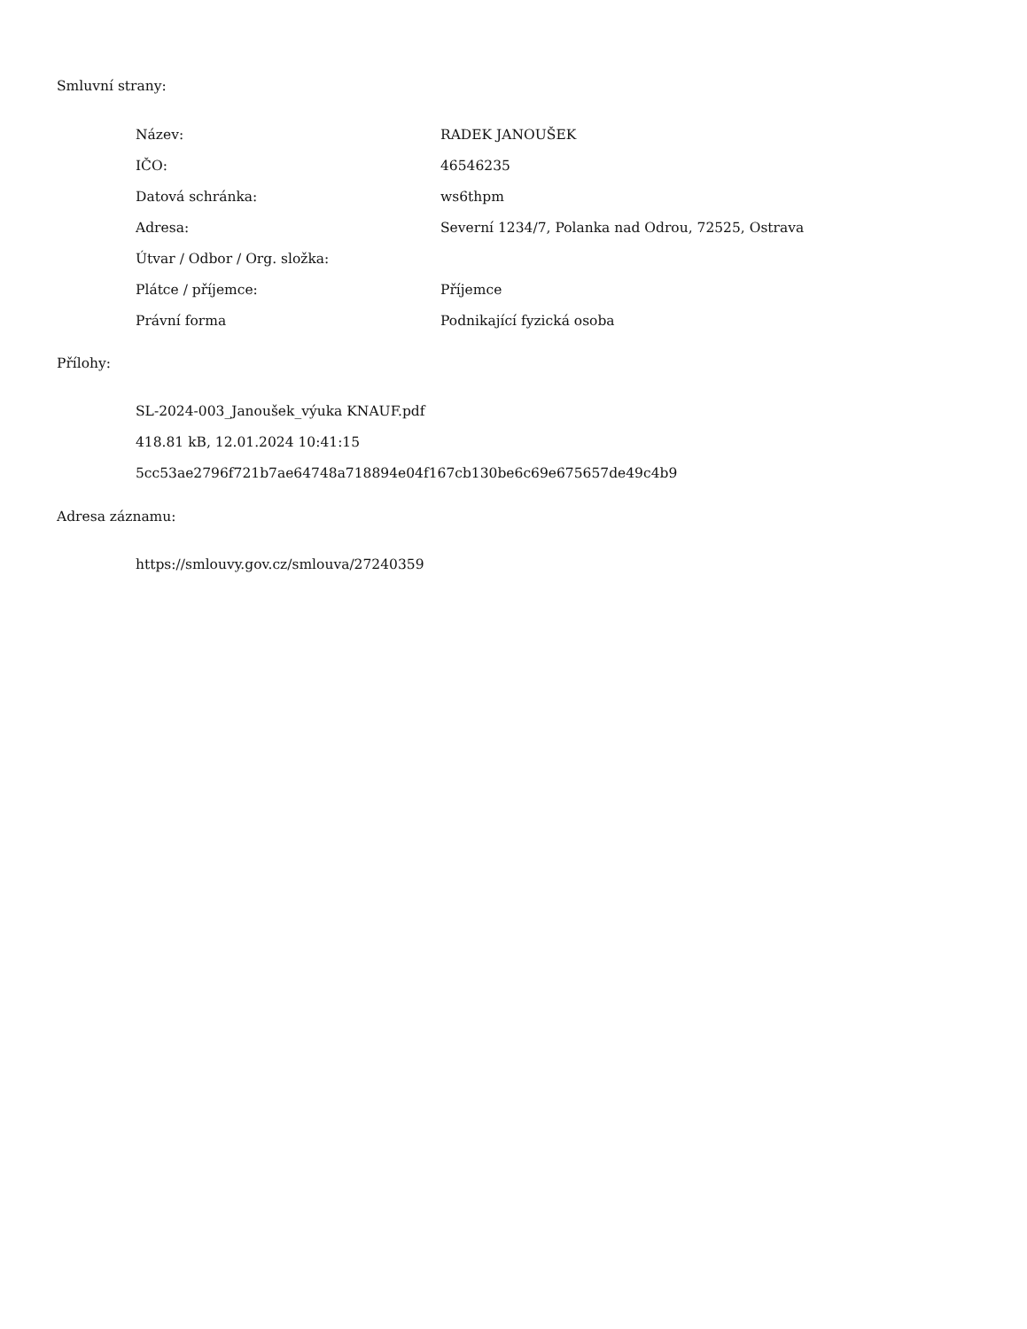Smluvní strany:
| Název: | RADEK JANOUŠEK |
| IČO: | 46546235 |
| Datová schránka: | ws6thpm |
| Adresa: | Severní 1234/7, Polanka nad Odrou, 72525, Ostrava |
| Útvar / Odbor / Org. složka: | |
| Plátce / příjemce: | Příjemce |
| Právní forma | Podnikající fyzická osoba |
Přílohy:
SL-2024-003_Janoušek_výuka KNAUF.pdf
418.81 kB, 12.01.2024 10:41:15
5cc53ae2796f721b7ae64748a718894e04f167cb130be6c69e675657de49c4b9
Adresa záznamu:
https://smlouvy.gov.cz/smlouva/27240359